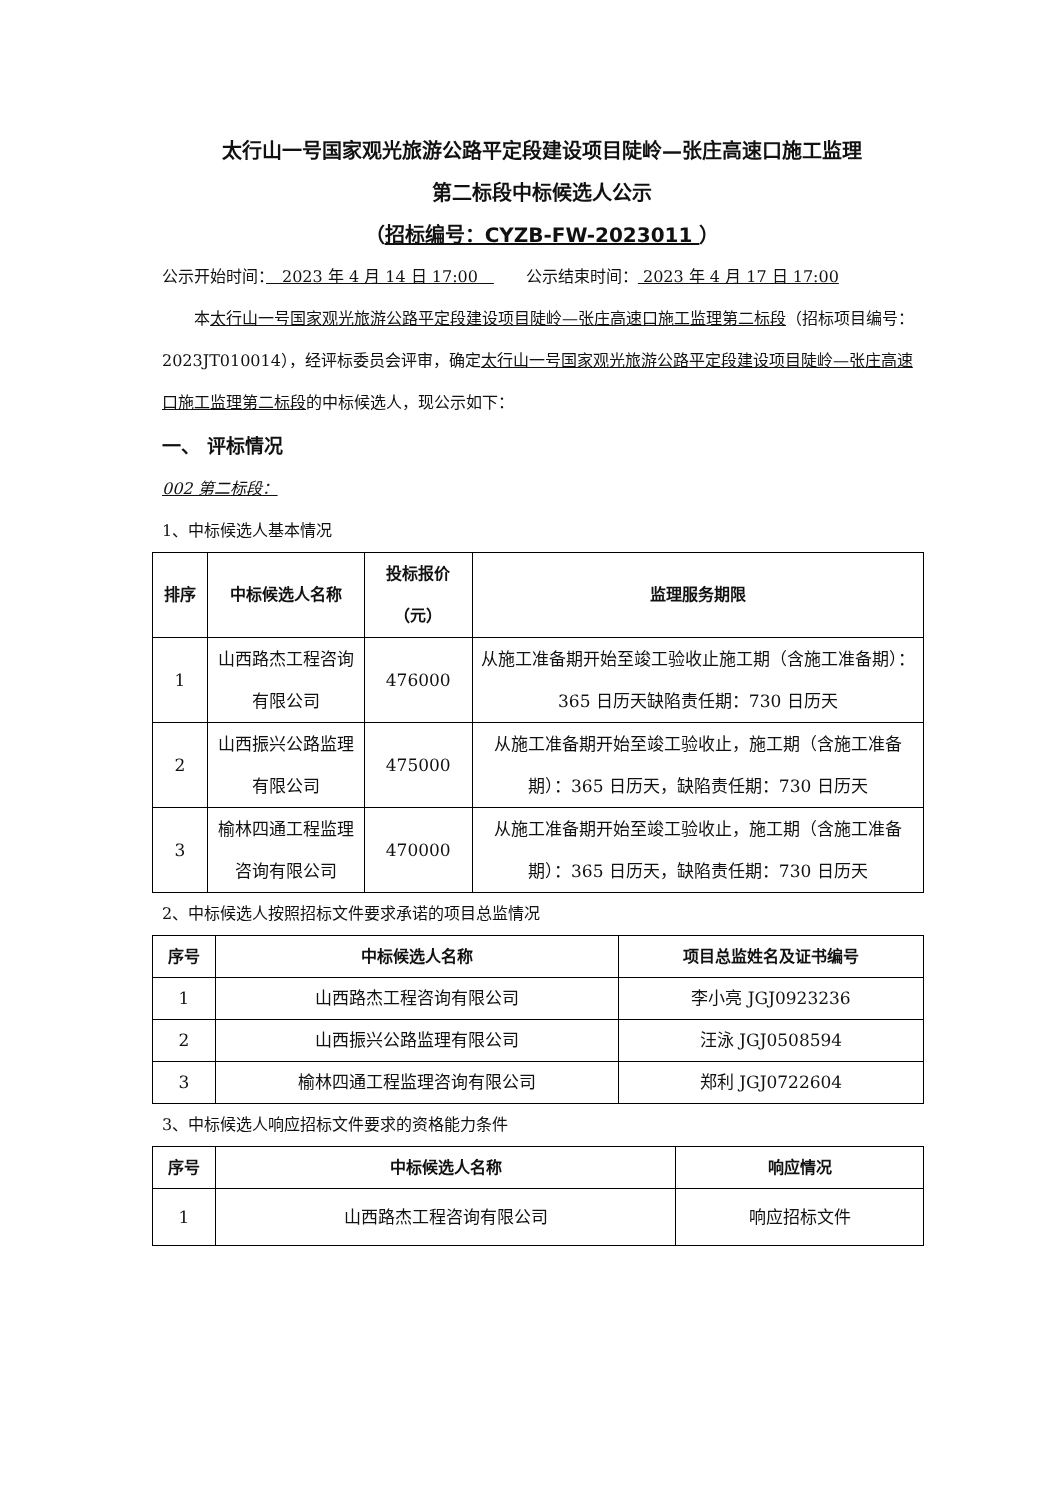太行山一号国家观光旅游公路平定段建设项目陡岭—张庄高速口施工监理
第二标段中标候选人公示
（招标编号：CYZB-FW-2023011 ）
公示开始时间：　2023 年 4 月 14 日 17:00　　　公示结束时间： 2023 年 4 月 17 日 17:00
　　本太行山一号国家观光旅游公路平定段建设项目陡岭—张庄高速口施工监理第二标段（招标项目编号：2023JT010014），经评标委员会评审，确定太行山一号国家观光旅游公路平定段建设项目陡岭—张庄高速口施工监理第二标段的中标候选人，现公示如下：
一、 评标情况
002 第二标段：
1、中标候选人基本情况
| 排序 | 中标候选人名称 | 投标报价（元） | 监理服务期限 |
| --- | --- | --- | --- |
| 1 | 山西路杰工程咨询有限公司 | 476000 | 从施工准备期开始至竣工验收止施工期（含施工准备期）：365 日历天缺陷责任期：730 日历天 |
| 2 | 山西振兴公路监理有限公司 | 475000 | 从施工准备期开始至竣工验收止，施工期（含施工准备期）：365 日历天，缺陷责任期：730 日历天 |
| 3 | 榆林四通工程监理咨询有限公司 | 470000 | 从施工准备期开始至竣工验收止，施工期（含施工准备期）：365 日历天，缺陷责任期：730 日历天 |
2、中标候选人按照招标文件要求承诺的项目总监情况
| 序号 | 中标候选人名称 | 项目总监姓名及证书编号 |
| --- | --- | --- |
| 1 | 山西路杰工程咨询有限公司 | 李小亮 JGJ0923236 |
| 2 | 山西振兴公路监理有限公司 | 汪泳 JGJ0508594 |
| 3 | 榆林四通工程监理咨询有限公司 | 郑利 JGJ0722604 |
3、中标候选人响应招标文件要求的资格能力条件
| 序号 | 中标候选人名称 | 响应情况 |
| --- | --- | --- |
| 1 | 山西路杰工程咨询有限公司 | 响应招标文件 |